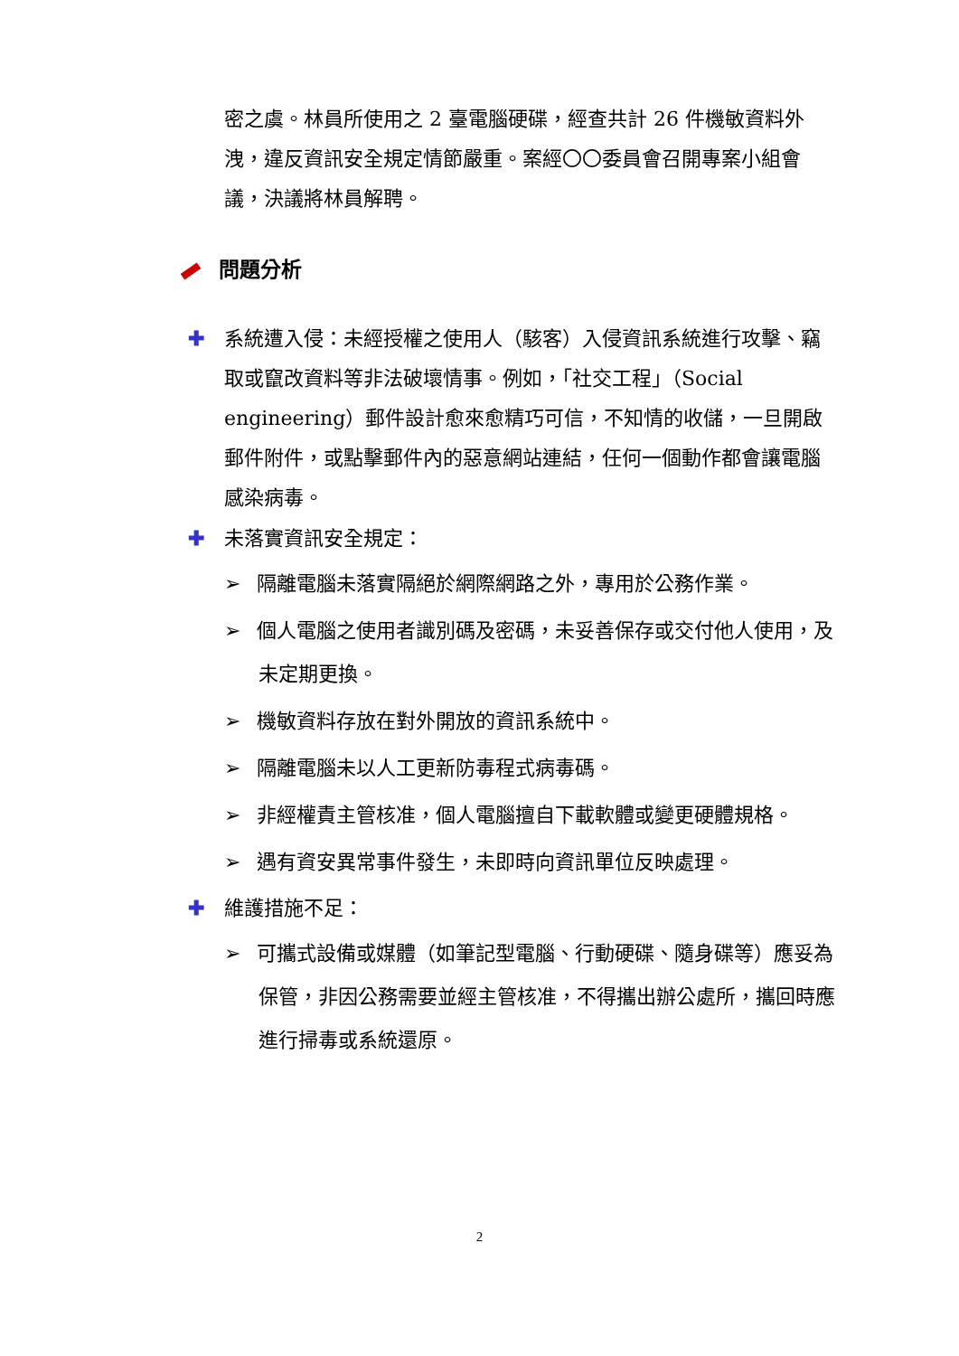密之虞。林員所使用之 2 臺電腦硬碟，經查共計 26 件機敏資料外洩，違反資訊安全規定情節嚴重。案經〇〇委員會召開專案小組會議，決議將林員解聘。
問題分析
✚ 系統遭入侵：未經授權之使用人（駭客）入侵資訊系統進行攻擊、竊取或竄改資料等非法破壞情事。例如，「社交工程」（Social engineering）郵件設計愈來愈精巧可信，不知情的收儲，一旦開啟郵件附件，或點擊郵件內的惡意網站連結，任何一個動作都會讓電腦感染病毒。
✚ 未落實資訊安全規定：
➢ 隔離電腦未落實隔絕於網際網路之外，專用於公務作業。
➢ 個人電腦之使用者識別碼及密碼，未妥善保存或交付他人使用，及未定期更換。
➢ 機敏資料存放在對外開放的資訊系統中。
➢ 隔離電腦未以人工更新防毒程式病毒碼。
➢ 非經權責主管核准，個人電腦擅自下載軟體或變更硬體規格。
➢ 遇有資安異常事件發生，未即時向資訊單位反映處理。
✚ 維護措施不足：
➢ 可攜式設備或媒體（如筆記型電腦、行動硬碟、隨身碟等）應妥為保管，非因公務需要並經主管核准，不得攜出辦公處所，攜回時應進行掃毒或系統還原。
2